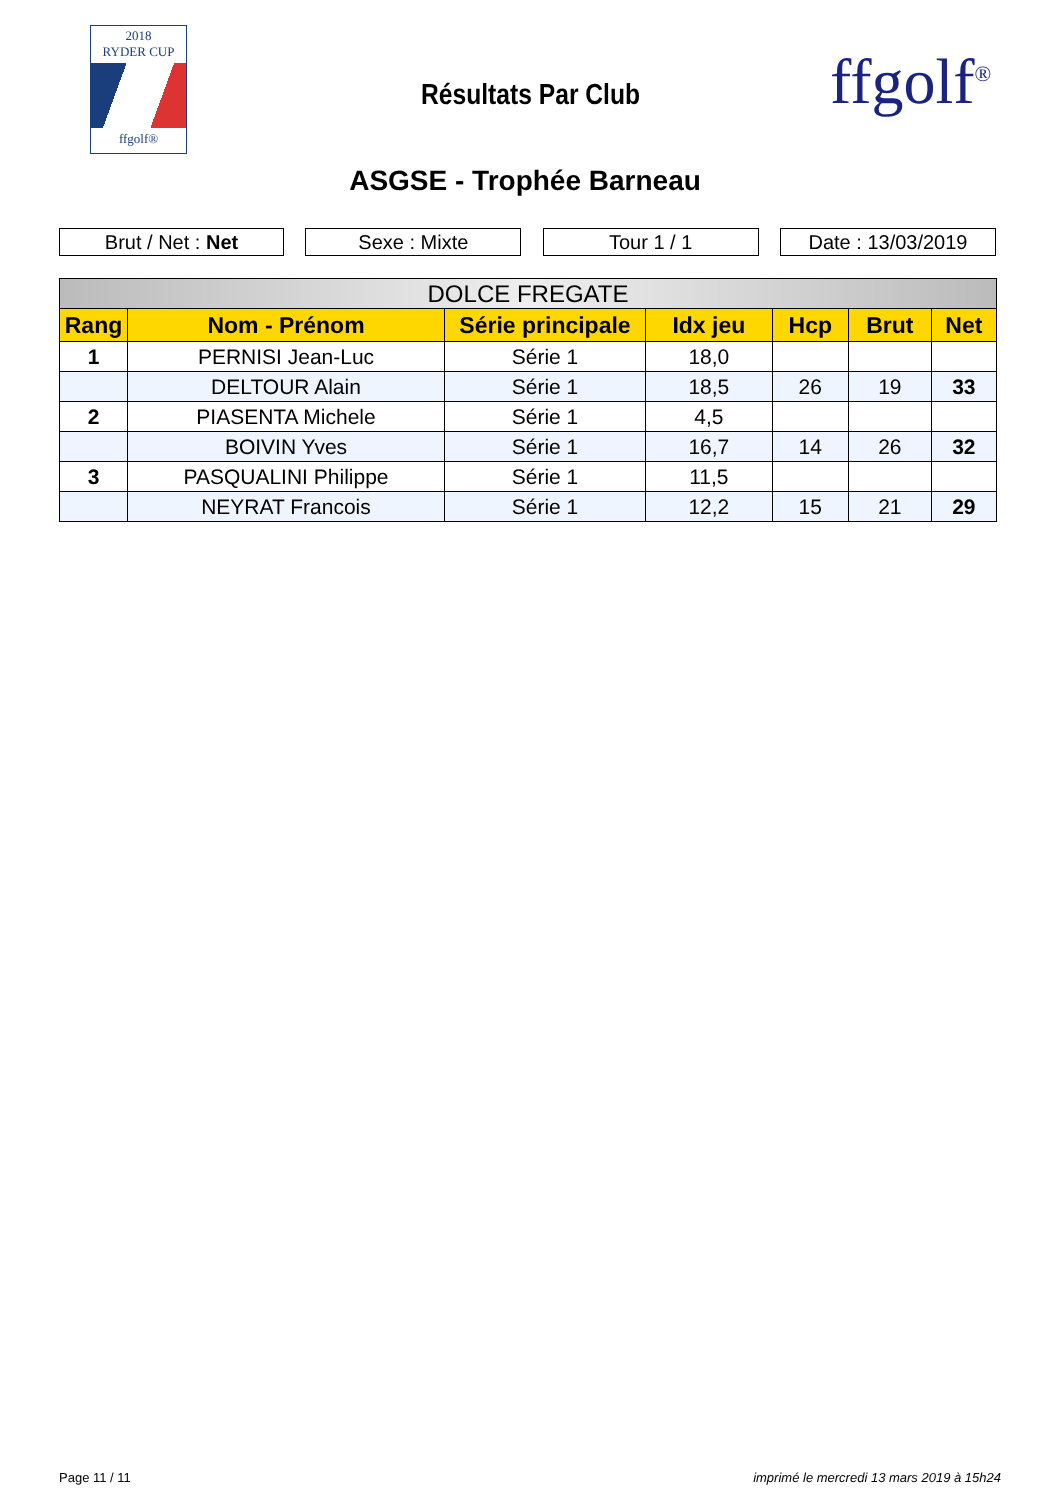2018
RYDER CUP
ffgolf®
Résultats Par Club ffgolf<sup>®</sup>
ASGSE - Trophée Barneau
Brut / Net : Net Sexe : Mixte Tour 1 / 1 Date : 13/03/2019
| DOLCE FREGATE | | | | | | |
| --- | --- | --- | --- | --- | --- | --- |
| Rang | Nom - Prénom | Série principale | Idx jeu | Hcp | Brut | Net |
| 1 | PERNISI Jean-Luc | Série 1 | 18,0 | | | |
| | DELTOUR Alain | Série 1 | 18,5 | 26 | 19 | 33 |
| 2 | PIASENTA Michele | Série 1 | 4,5 | | | |
| | BOIVIN Yves | Série 1 | 16,7 | 14 | 26 | 32 |
| 3 | PASQUALINI Philippe | Série 1 | 11,5 | | | |
| | NEYRAT Francois | Série 1 | 12,2 | 15 | 21 | 29 |
Page 11 / 11 imprimé le mercredi 13 mars 2019 à 15h24